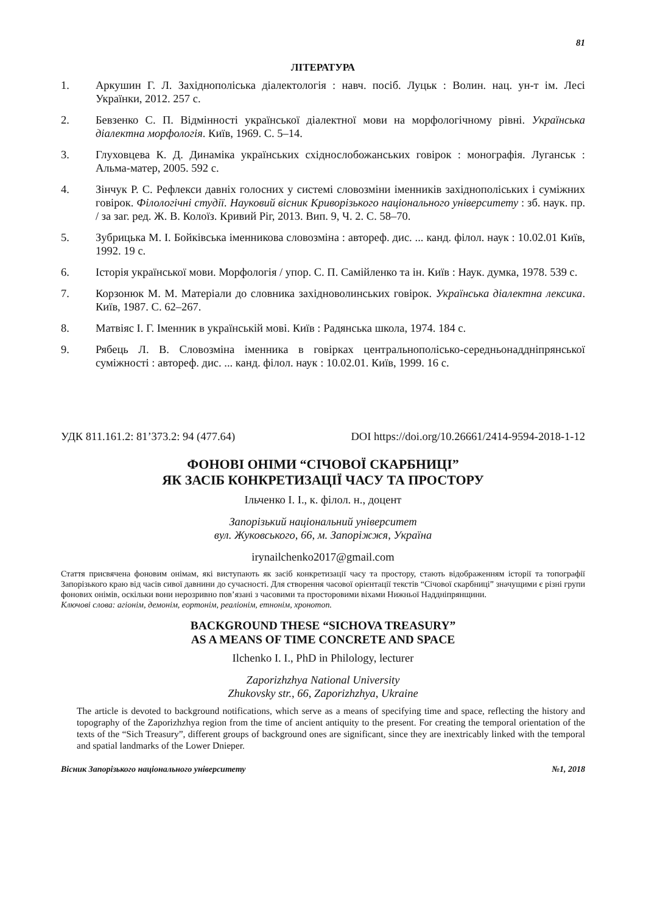81
ЛІТЕРАТУРА
1. Аркушин Г. Л. Західнополіська діалектологія : навч. посіб. Луцьк : Волин. нац. ун-т ім. Лесі Українки, 2012. 257 с.
2. Бевзенко С. П. Відмінності української діалектної мови на морфологічному рівні. Українська діалектна морфологія. Київ, 1969. С. 5–14.
3. Глуховцева К. Д. Динаміка українських східнослобожанських говірок : монографія. Луганськ : Альма-матер, 2005. 592 с.
4. Зінчук Р. С. Рефлекси давніх голосних у системі словозміни іменників західнополіських і суміжних говірок. Філологічні студії. Науковий вісник Криворізького національного університету : зб. наук. пр. / за заг. ред. Ж. В. Колоїз. Кривий Ріг, 2013. Вип. 9, Ч. 2. С. 58–70.
5. Зубрицька М. І. Бойківська іменникова словозміна : автореф. дис. ... канд. філол. наук : 10.02.01 Київ, 1992. 19 с.
6. Історія української мови. Морфологія / упор. С. П. Самійленко та ін. Київ : Наук. думка, 1978. 539 с.
7. Корзонюк М. М. Матеріали до словника західноволинських говірок. Українська діалектна лексика. Київ, 1987. С. 62–267.
8. Матвіяс І. Г. Іменник в українській мові. Київ : Радянська школа, 1974. 184 с.
9. Рябець Л. В. Словозміна іменника в говірках центральнополісько-середньонаддніпрянської суміжності : автореф. дис. ... канд. філол. наук : 10.02.01. Київ, 1999. 16 с.
УДК 811.161.2: 81’373.2: 94 (477.64) DOI https://doi.org/10.26661/2414-9594-2018-1-12
ФОНОВІ ОНІМИ “СІЧОВОЇ СКАРБНИЦІ”
ЯК ЗАСІБ КОНКРЕТИЗАЦІЇ ЧАСУ ТА ПРОСТОРУ
Ільченко І. І., к. філол. н., доцент
Запорізький національний університет
вул. Жуковського, 66, м. Запоріжжя, Україна
irynailchenko2017@gmail.com
Стаття присвячена фоновим онімам, які виступають як засіб конкретизації часу та простору, стають відображенням історії та топографії Запорізького краю від часів сивої давнини до сучасності. Для створення часової орієнтації текстів “Січової скарбниці” значущими є різні групи фонових онімів, оскільки вони нерозривно пов’язані з часовими та просторовими віхами Нижньої Наддніпрянщини.
Ключові слова: агіонім, демонім, еортонім, реаліонім, етнонім, хронотоп.
BACKGROUND THESE “SICHOVA TREASURY”
AS A MEANS OF TIME CONCRETE AND SPACE
Ilchenko I. I., PhD in Philology, lecturer
Zaporizhzhya National University
Zhukovsky str., 66, Zaporizhzhya, Ukraine
The article is devoted to background notifications, which serve as a means of specifying time and space, reflecting the history and topography of the Zaporizhzhya region from the time of ancient antiquity to the present. For creating the temporal orientation of the texts of the “Sich Treasury”, different groups of background ones are significant, since they are inextricably linked with the temporal and spatial landmarks of the Lower Dnieper.
Вісник Запорізького національного університету №1, 2018